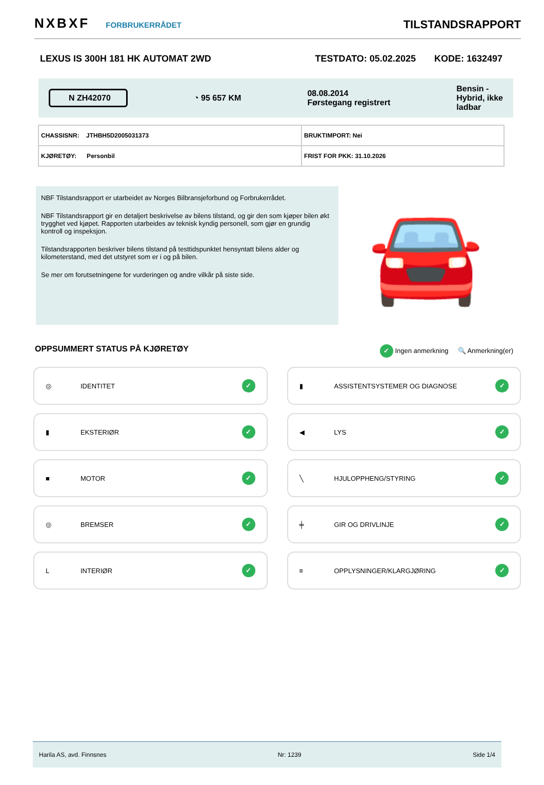NXBXF FORBRUKERRÅDET
TILSTANDSRAPPORT
LEXUS IS 300H 181 HK AUTOMAT 2WD
TESTDATO: 05.02.2025 KODE: 1632497
N ZH42070
◔ 95 657 KM
08.08.2014
Førstegang registrert
Bensin -
Hybrid, ikke
ladbar
| CHASSISNR: JTHBH5D2005031373 | BRUKTIMPORT: Nei |
| KJØRETØY: Personbil | FRIST FOR PKK: 31.10.2026 |
NBF Tilstandsrapport er utarbeidet av Norges Bilbransjeforbund og Forbrukerrådet.
NBF Tilstandsrapport gir en detaljert beskrivelse av bilens tilstand, og gir den som kjøper bilen økt trygghet ved kjøpet. Rapporten utarbeides av teknisk kyndig personell, som gjør en grundig kontroll og inspeksjon.
Tilstandsrapporten beskriver bilens tilstand på testtidspunktet hensyntatt bilens alder og kilometerstand, med det utstyret som er i og på bilen.
Se mer om forutsetningene for vurderingen og andre vilkår på siste side.
🚘
OPPSUMMERT STATUS PÅ KJØRETØY ✓ Ingen anmerkning 🔍 Anmerkning(er)
◎ IDENTITET ✓
▮ ASSISTENTSYSTEMER OG DIAGNOSE ✓
▮ EKSTERIØR ✓
◀ LYS ✓
■ MOTOR ✓
╲ HJULOPPHENG/STYRING ✓
◎ BREMSER ✓
╪ GIR OG DRIVLINJE ✓
L INTERIØR ✓
≡ OPPLYSNINGER/KLARGJØRING ✓
Harila AS, avd. Finnsnes Nr: 1239 Side 1/4